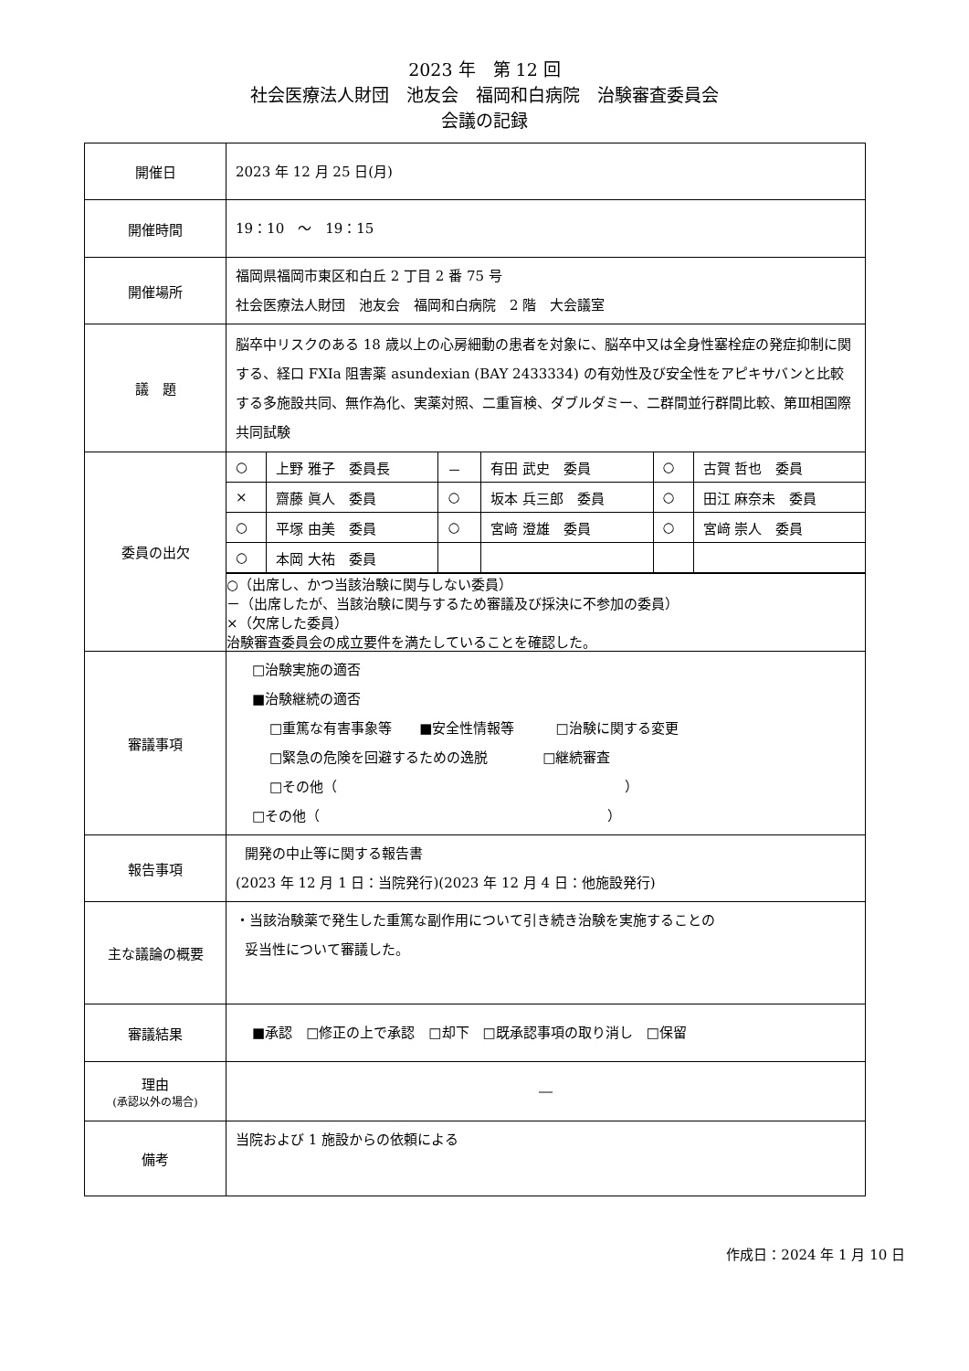2023 年　第 12 回
社会医療法人財団　池友会　福岡和白病院　治験審査委員会
会議の記録
| 開催日 | 2023 年 12 月 25 日(月) |
| 開催時間 | 19：10 ～ 19：15 |
| 開催場所 | 福岡県福岡市東区和白丘 2 丁目 2 番 75 号 社会医療法人財団 池友会 福岡和白病院 2 階 大会議室 |
| 議 題 | 脳卒中リスクのある 18 歳以上の心房細動の患者を対象に、脳卒中又は全身性塞栓症の発症抑制に関する、経口 FXIa 阻害薬 asundexian (BAY 2433334) の有効性及び安全性をアピキサバンと比較する多施設共同、無作為化、実薬対照、二重盲検、ダブルダミー、二群間並行群間比較、第Ⅲ相国際共同試験 |
| 委員の出欠 | / ○ / 上野 雅子 委員長 / － / 有田 武史 委員 / ○ / 古賀 哲也 委員 / / × / 齋藤 眞人 委員 / ○ / 坂本 兵三郎 委員 / ○ / 田江 麻奈未 委員 / / ○ / 平塚 由美 委員 / ○ / 宮﨑 澄雄 委員 / ○ / 宮﨑 崇人 委員 / / ○ / 本岡 大祐 委員 / / / / / ○（出席し、かつ当該治験に関与しない委員） －（出席したが、当該治験に関与するため審議及び採決に不参加の委員） ×（欠席した委員） 治験審査委員会の成立要件を満たしていることを確認した。 |
| 審議事項 | □治験実施の適否 ■治験継続の適否 □重篤な有害事象等 ■安全性情報等 □治験に関する変更 □緊急の危険を回避するための逸脱 □継続審査 □その他（ ） □その他（ ） |
| 報告事項 | 開発の中止等に関する報告書 (2023 年 12 月 1 日：当院発行)(2023 年 12 月 4 日：他施設発行) |
| 主な議論の概要 | ・当該治験薬で発生した重篤な副作用について引き続き治験を実施することの 妥当性について審議した。 |
| 審議結果 | ■承認 □修正の上で承認 □却下 □既承認事項の取り消し □保留 |
| 理由 (承認以外の場合) | ― |
| 備考 | 当院および 1 施設からの依頼による |
作成日：2024 年 1 月 10 日